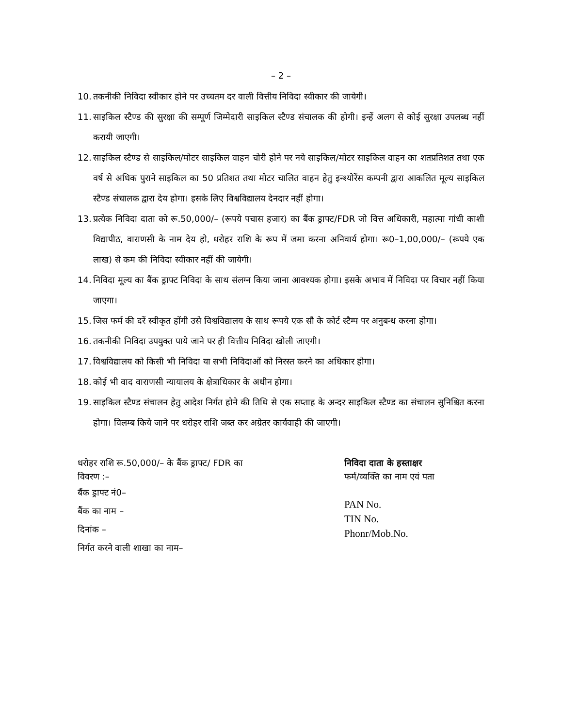– 2 –
10. तकनीकी निविदा स्वीकार होने पर उच्चतम दर वाली वित्तीय निविदा स्वीकार की जायेगी।
11. साइकिल स्टैण्ड की सुरक्षा की सम्पूर्ण जिम्मेदारी साइकिल स्टैण्ड संचालक की होगी। इन्हें अलग से कोई सुरक्षा उपलब्ध नहीं करायी जाएगी।
12. साइकिल स्टैण्ड से साइकिल/मोटर साइकिल वाहन चोरी होने पर नये साइकिल/मोटर साइकिल वाहन का शतप्रतिशत तथा एक वर्ष से अधिक पुराने साइकिल का 50 प्रतिशत तथा मोटर चालित वाहन हेतु इन्श्योरेंस कम्पनी द्वारा आकलित मूल्य साइकिल स्टैण्ड संचालक द्वारा देय होगा। इसके लिए विश्वविद्यालय देनदार नहीं होगा।
13. प्रत्येक निविदा दाता को रू.50,000/– (रूपये पचास हजार) का बैंक ड्राफ्ट/FDR जो वित्त अधिकारी, महात्मा गांधी काशी विद्यापीठ, वाराणसी के नाम देय हो, धरोहर राशि के रूप में जमा करना अनिवार्य होगा। रू0–1,00,000/– (रूपये एक लाख) से कम की निविदा स्वीकार नहीं की जायेगी।
14. निविदा मूल्य का बैंक ड्राफ्ट निविदा के साथ संलग्न किया जाना आवश्यक होगा। इसके अभाव में निविदा पर विचार नहीं किया जाएगा।
15. जिस फर्म की दरें स्वीकृत होंगी उसे विश्वविद्यालय के साथ रूपये एक सौ के कोर्ट स्टैम्प पर अनुबन्ध करना होगा।
16. तकनीकी निविदा उपयुक्त पाये जाने पर ही वित्तीय निविदा खोली जाएगी।
17. विश्वविद्यालय को किसी भी निविदा या सभी निविदाओं को निरस्त करने का अधिकार होगा।
18. कोई भी वाद वाराणसी न्यायालय के क्षेत्राधिकार के अधीन होगा।
19. साइकिल स्टैण्ड संचालन हेतु आदेश निर्गत होने की तिथि से एक सप्ताह के अन्दर साइकिल स्टैण्ड का संचालन सुनिश्चित करना होगा। विलम्ब किये जाने पर धरोहर राशि जब्त कर अग्रेतर कार्यवाही की जाएगी।
धरोहर राशि रू.50,000/– के बैंक ड्राफ्ट/ FDR का विवरण :–
बैंक ड्राफ्ट नं0–
बैंक का नाम –
दिनांक –
निर्गत करने वाली शाखा का नाम–
निविदा दाता के हस्ताक्षर
फर्म/व्यक्ति का नाम एवं पता
PAN No.
TIN No.
Phonr/Mob.No.